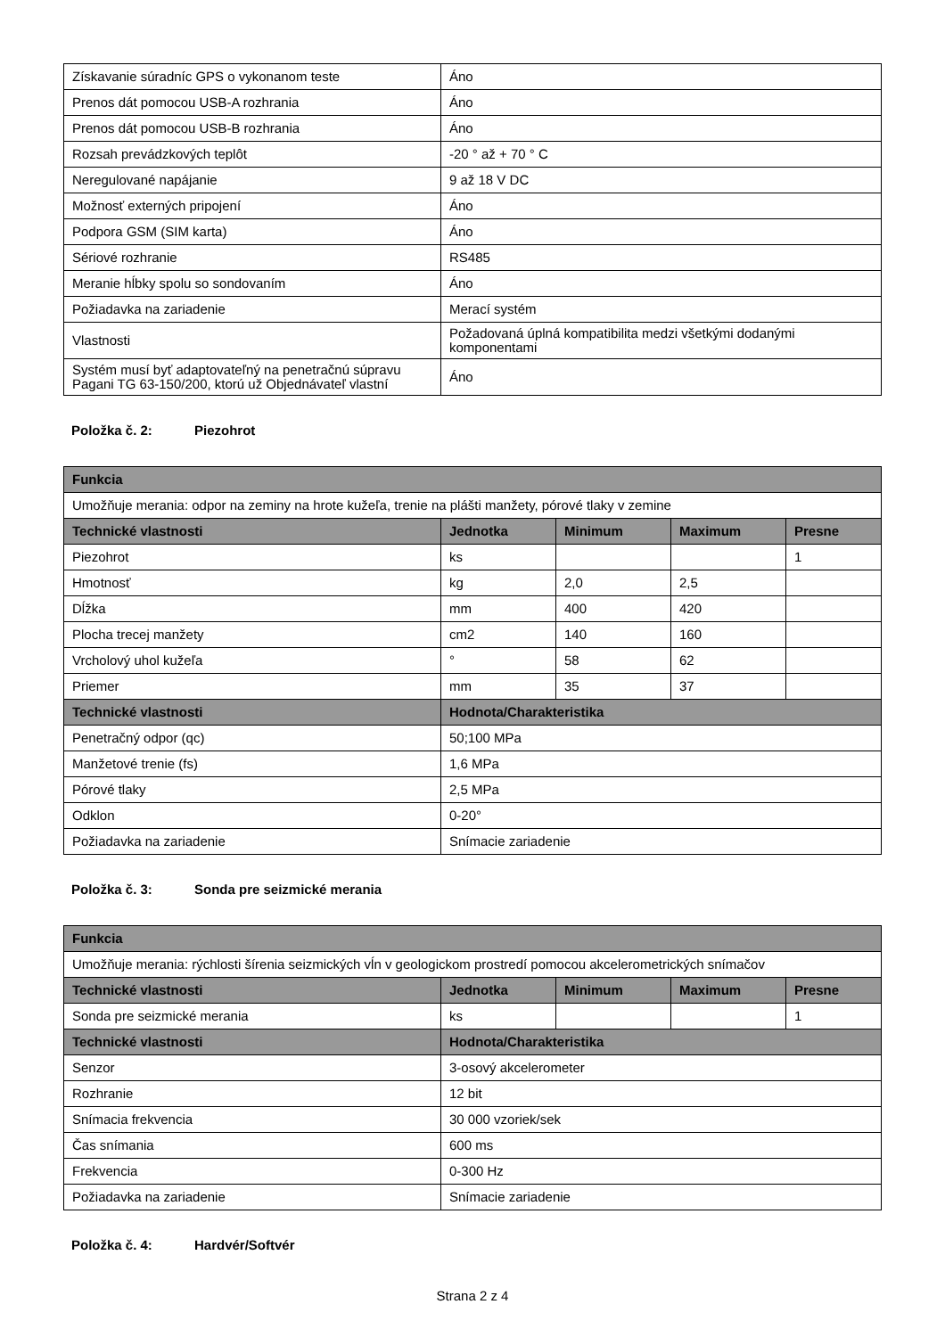| Získavanie súradníc GPS o vykonanom teste | Áno |
| Prenos dát pomocou USB-A rozhrania | Áno |
| Prenos dát pomocou USB-B rozhrania | Áno |
| Rozsah prevádzkových teplôt | -20 ° až + 70 ° C |
| Neregulované napájanie | 9 až 18 V DC |
| Možnosť externých pripojení | Áno |
| Podpora GSM (SIM karta) | Áno |
| Sériové rozhranie | RS485 |
| Meranie hĺbky spolu so sondovaním | Áno |
| Požiadavka na zariadenie | Merací systém |
| Vlastnosti | Požadovaná úplná kompatibilita medzi všetkými dodanými komponentami |
| Systém musí byť adaptovateľný na penetračnú súpravu Pagani TG 63-150/200, ktorú už Objednávateľ vlastní | Áno |
Položka č. 2: Piezohrot
| Funkcia | | | | |
| --- | --- | --- | --- | --- |
| Umožňuje merania: odpor na zeminy na hrote kužeľa, trenie na plášti manžety, pórové tlaky v zemine | | | | |
| Technické vlastnosti | Jednotka | Minimum | Maximum | Presne |
| Piezohrot | ks | | | 1 |
| Hmotnosť | kg | 2,0 | 2,5 | |
| Dĺžka | mm | 400 | 420 | |
| Plocha trecej manžety | cm2 | 140 | 160 | |
| Vrcholový uhol kužeľa | ° | 58 | 62 | |
| Priemer | mm | 35 | 37 | |
| Technické vlastnosti | Hodnota/Charakteristika | | | |
| Penetračný odpor (qc) | 50;100 MPa | | | |
| Manžetové trenie (fs) | 1,6 MPa | | | |
| Pórové tlaky | 2,5 MPa | | | |
| Odklon | 0-20° | | | |
| Požiadavka na zariadenie | Snímacie zariadenie | | | |
Položka č. 3: Sonda pre seizmické merania
| Funkcia | | | | |
| --- | --- | --- | --- | --- |
| Umožňuje merania: rýchlosti šírenia seizmických vĺn v geologickom prostredí pomocou akcelerometrických snímačov | | | | |
| Technické vlastnosti | Jednotka | Minimum | Maximum | Presne |
| Sonda pre seizmické merania | ks | | | 1 |
| Technické vlastnosti | Hodnota/Charakteristika | | | |
| Senzor | 3-osový akcelerometer | | | |
| Rozhranie | 12 bit | | | |
| Snímacia frekvencia | 30 000 vzoriek/sek | | | |
| Čas snímania | 600 ms | | | |
| Frekvencia | 0-300 Hz | | | |
| Požiadavka na zariadenie | Snímacie zariadenie | | | |
Položka č. 4: Hardvér/Softvér
Strana 2 z 4